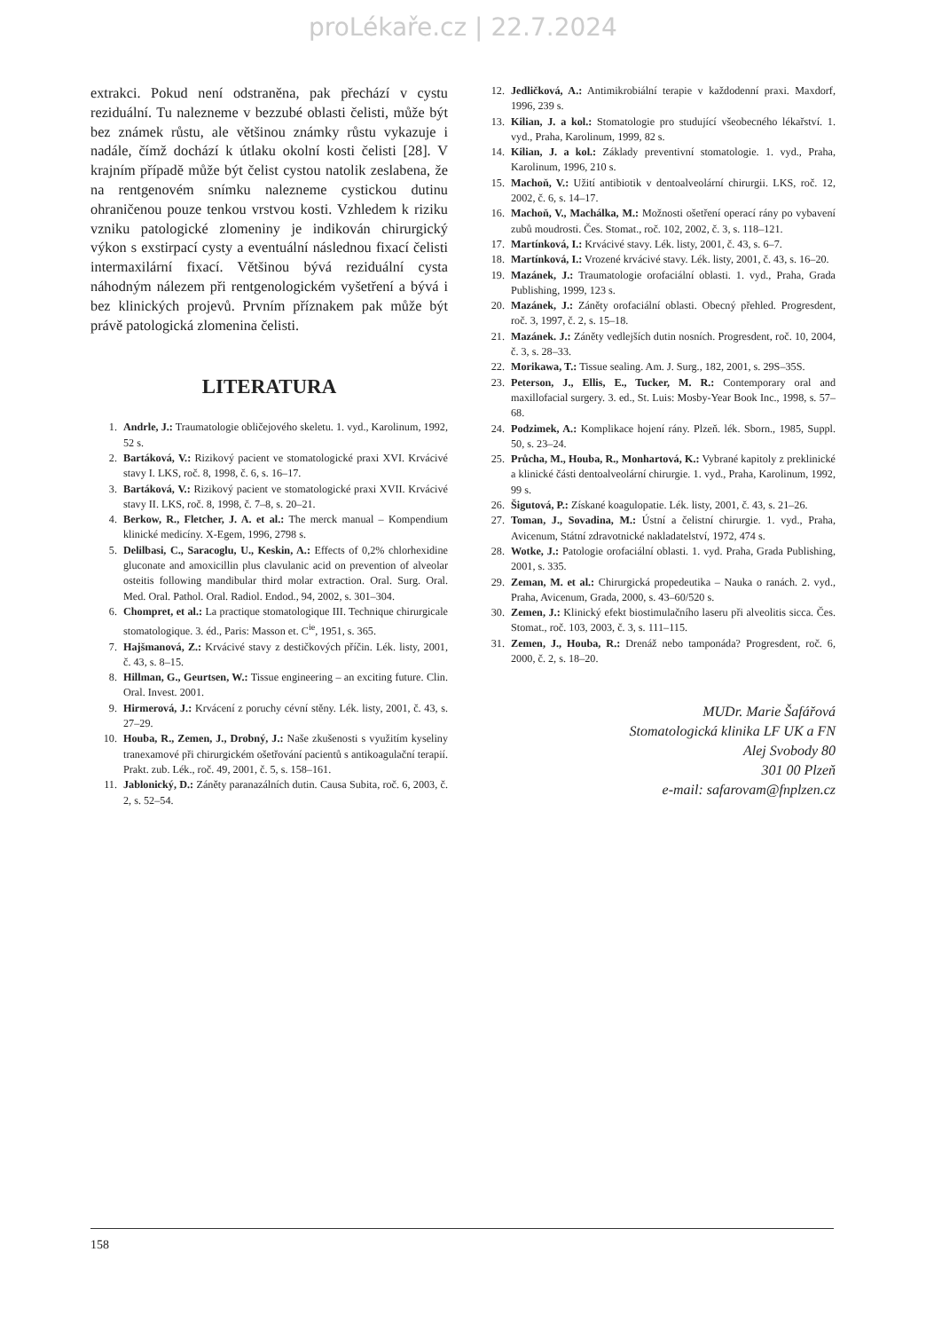proLékaře.cz | 22.7.2024
extrakci. Pokud není odstraněna, pak přechází v cystu reziduální. Tu nalezneme v bezzubé oblasti čelisti, může být bez známek růstu, ale většinou známky růstu vykazuje i nadále, čímž dochází k útlaku okolní kosti čelisti [28]. V krajním případě může být čelist cystou natolik zeslabena, že na rentgenovém snímku nalezneme cystickou dutinu ohraničenou pouze tenkou vrstvou kosti. Vzhledem k riziku vzniku patologické zlomeniny je indikován chirurgický výkon s exstirpací cysty a eventuální následnou fixací čelisti intermaxilární fixací. Většinou bývá reziduální cysta náhodným nálezem při rentgenologickém vyšetření a bývá i bez klinických projevů. Prvním příznakem pak může být právě patologická zlomenina čelisti.
LITERATURA
1. Andrle, J.: Traumatologie obličejového skeletu. 1. vyd., Karolinum, 1992, 52 s.
2. Bartáková, V.: Rizikový pacient ve stomatologické praxi XVI. Krvácivé stavy I. LKS, roč. 8, 1998, č. 6, s. 16–17.
3. Bartáková, V.: Rizikový pacient ve stomatologické praxi XVII. Krvácivé stavy II. LKS, roč. 8, 1998, č. 7–8, s. 20–21.
4. Berkow, R., Fletcher, J. A. et al.: The merck manual – Kompendium klinické medicíny. X-Egem, 1996, 2798 s.
5. Delilbasi, C., Saracoglu, U., Keskin, A.: Effects of 0,2% chlorhexidine gluconate and amoxicillin plus clavulanic acid on prevention of alveolar osteitis following mandibular third molar extraction. Oral. Surg. Oral. Med. Oral. Pathol. Oral. Radiol. Endod., 94, 2002, s. 301–304.
6. Chompret, et al.: La practique stomatologique III. Technique chirurgicale stomatologique. 3. éd., Paris: Masson et. C<sup>ie</sup>, 1951, s. 365.
7. Hajšmanová, Z.: Krvácivé stavy z destičkových příčin. Lék. listy, 2001, č. 43, s. 8–15.
8. Hillman, G., Geurtsen, W.: Tissue engineering – an exciting future. Clin. Oral. Invest. 2001.
9. Hirmerová, J.: Krvácení z poruchy cévní stěny. Lék. listy, 2001, č. 43, s. 27–29.
10. Houba, R., Zemen, J., Drobný, J.: Naše zkušenosti s využitím kyseliny tranexamové při chirurgickém ošetřování pacientů s antikoagulační terapií. Prakt. zub. Lék., roč. 49, 2001, č. 5, s. 158–161.
11. Jablonický, D.: Záněty paranazálních dutin. Causa Subita, roč. 6, 2003, č. 2, s. 52–54.
12. Jedličková, A.: Antimikrobiální terapie v každodenní praxi. Maxdorf, 1996, 239 s.
13. Kilian, J. a kol.: Stomatologie pro studující všeobecného lékařství. 1. vyd., Praha, Karolinum, 1999, 82 s.
14. Kilian, J. a kol.: Základy preventivní stomatologie. 1. vyd., Praha, Karolinum, 1996, 210 s.
15. Machoň, V.: Užití antibiotik v dentoalveolární chirurgii. LKS, roč. 12, 2002, č. 6, s. 14–17.
16. Machoň, V., Machálka, M.: Možnosti ošetření operací rány po vybavení zubů moudrosti. Čes. Stomat., roč. 102, 2002, č. 3, s. 118–121.
17. Martínková, I.: Krvácivé stavy. Lék. listy, 2001, č. 43, s. 6–7.
18. Martínková, I.: Vrozené krvácivé stavy. Lék. listy, 2001, č. 43, s. 16–20.
19. Mazánek, J.: Traumatologie orofaciální oblasti. 1. vyd., Praha, Grada Publishing, 1999, 123 s.
20. Mazánek, J.: Záněty orofaciální oblasti. Obecný přehled. Progresdent, roč. 3, 1997, č. 2, s. 15–18.
21. Mazánek. J.: Záněty vedlejších dutin nosních. Progresdent, roč. 10, 2004, č. 3, s. 28–33.
22. Morikawa, T.: Tissue sealing. Am. J. Surg., 182, 2001, s. 29S–35S.
23. Peterson, J., Ellis, E., Tucker, M. R.: Contemporary oral and maxillofacial surgery. 3. ed., St. Luis: Mosby-Year Book Inc., 1998, s. 57–68.
24. Podzimek, A.: Komplikace hojení rány. Plzeň. lék. Sborn., 1985, Suppl. 50, s. 23–24.
25. Průcha, M., Houba, R., Monhartová, K.: Vybrané kapitoly z preklinické a klinické části dentoalveolární chirurgie. 1. vyd., Praha, Karolinum, 1992, 99 s.
26. Šigutová, P.: Získané koagulopatie. Lék. listy, 2001, č. 43, s. 21–26.
27. Toman, J., Sovadina, M.: Ústní a čelistní chirurgie. 1. vyd., Praha, Avicenum, Státní zdravotnické nakladatelství, 1972, 474 s.
28. Wotke, J.: Patologie orofaciální oblasti. 1. vyd. Praha, Grada Publishing, 2001, s. 335.
29. Zeman, M. et al.: Chirurgická propedeutika – Nauka o ranách. 2. vyd., Praha, Avicenum, Grada, 2000, s. 43–60/520 s.
30. Zemen, J.: Klinický efekt biostimulačního laseru při alveolitis sicca. Čes. Stomat., roč. 103, 2003, č. 3, s. 111–115.
31. Zemen, J., Houba, R.: Drenáž nebo tamponáda? Progresdent, roč. 6, 2000, č. 2, s. 18–20.
MUDr. Marie Šafářová
Stomatologická klinika LF UK a FN
Alej Svobody 80
301 00 Plzeň
e-mail: safarovam@fnplzen.cz
158